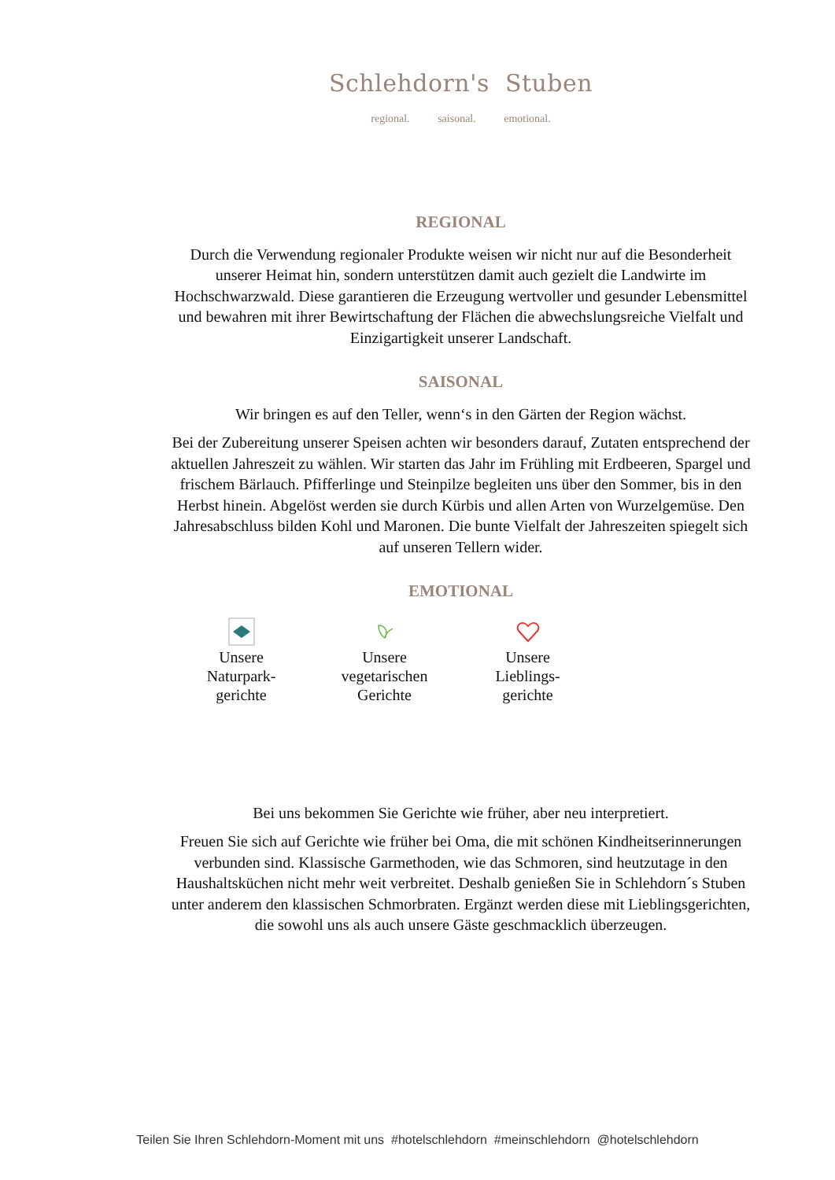Schlehdorn's Stuben
regional. saisonal. emotional.
REGIONAL
Durch die Verwendung regionaler Produkte weisen wir nicht nur auf die Besonderheit unserer Heimat hin, sondern unterstützen damit auch gezielt die Landwirte im Hochschwarzwald. Diese garantieren die Erzeugung wertvoller und gesunder Lebensmittel und bewahren mit ihrer Bewirtschaftung der Flächen die abwechslungsreiche Vielfalt und Einzigartigkeit unserer Landschaft.
SAISONAL
Wir bringen es auf den Teller, wenn‘s in den Gärten der Region wächst.
Bei der Zubereitung unserer Speisen achten wir besonders darauf, Zutaten entsprechend der aktuellen Jahreszeit zu wählen. Wir starten das Jahr im Frühling mit Erdbeeren, Spargel und frischem Bärlauch. Pfifferlinge und Steinpilze begleiten uns über den Sommer, bis in den Herbst hinein. Abgelöst werden sie durch Kürbis und allen Arten von Wurzelgemüse. Den Jahresabschluss bilden Kohl und Maronen. Die bunte Vielfalt der Jahreszeiten spiegelt sich auf unseren Tellern wider.
EMOTIONAL
Unsere
Naturpark-
gerichte
Unsere
vegetarischen
Gerichte
Unsere
Lieblings-
gerichte
Bei uns bekommen Sie Gerichte wie früher, aber neu interpretiert.
Freuen Sie sich auf Gerichte wie früher bei Oma, die mit schönen Kindheitserinnerungen verbunden sind. Klassische Garmethoden, wie das Schmoren, sind heutzutage in den Haushaltsküchen nicht mehr weit verbreitet. Deshalb genießen Sie in Schlehdorn´s Stuben unter anderem den klassischen Schmorbraten. Ergänzt werden diese mit Lieblingsgerichten, die sowohl uns als auch unsere Gäste geschmacklich überzeugen.
Teilen Sie Ihren Schlehdorn-Moment mit uns #hotelschlehdorn #meinschlehdorn @hotelschlehdorn